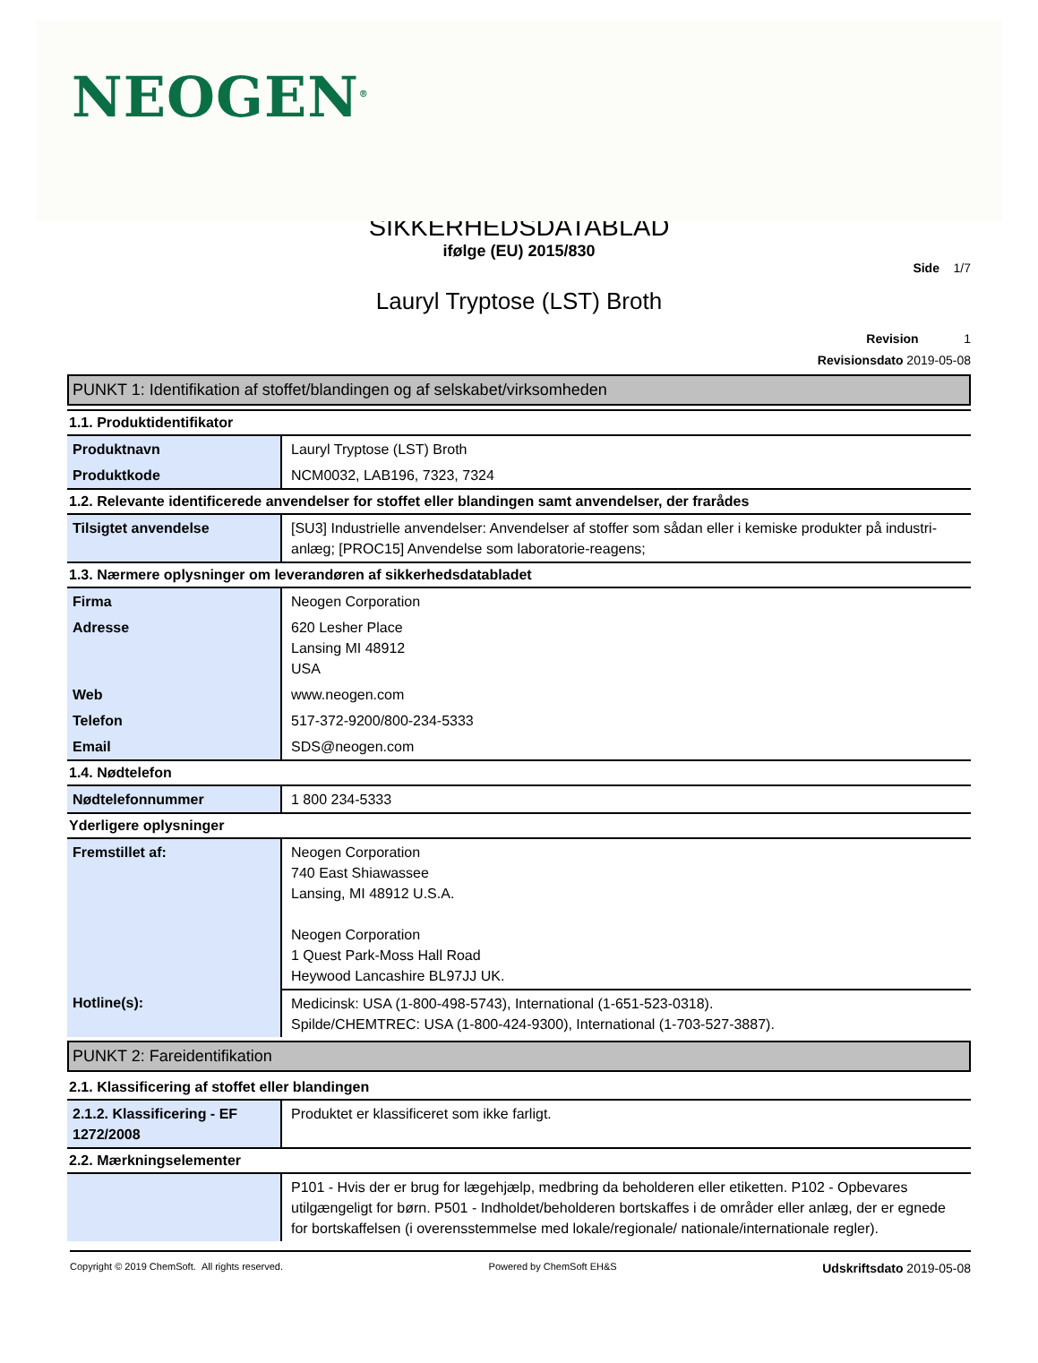NEOGEN<sup>®</sup>
SIKKERHEDSDATABLAD
ifølge (EU) 2015/830
Side 1/7
Lauryl Tryptose (LST) Broth
Revision 1
Revisionsdato 2019-05-08
PUNKT 1: Identifikation af stoffet/blandingen og af selskabet/virksomheden
1.1. Produktidentifikator
| Produktnavn | Lauryl Tryptose (LST) Broth |
| Produktkode | NCM0032, LAB196, 7323, 7324 |
1.2. Relevante identificerede anvendelser for stoffet eller blandingen samt anvendelser, der frarådes
| Tilsigtet anvendelse | [SU3] Industrielle anvendelser: Anvendelser af stoffer som sådan eller i kemiske produkter på industri-anlæg; [PROC15] Anvendelse som laboratorie-reagens; |
1.3. Nærmere oplysninger om leverandøren af sikkerhedsdatabladet
| Firma | Neogen Corporation |
| Adresse | 620 Lesher Place Lansing MI 48912 USA |
| Web | www.neogen.com |
| Telefon | 517-372-9200/800-234-5333 |
| Email | SDS@neogen.com |
1.4. Nødtelefon
| Nødtelefonnummer | 1 800 234-5333 |
Yderligere oplysninger
| Fremstillet af: | Neogen Corporation 740 East Shiawassee Lansing, MI 48912 U.S.A. Neogen Corporation 1 Quest Park-Moss Hall Road Heywood Lancashire BL97JJ UK. |
| Hotline(s): | Medicinsk: USA (1-800-498-5743), International (1-651-523-0318). Spilde/CHEMTREC: USA (1-800-424-9300), International (1-703-527-3887). |
PUNKT 2: Fareidentifikation
2.1. Klassificering af stoffet eller blandingen
| 2.1.2. Klassificering - EF 1272/2008 | Produktet er klassificeret som ikke farligt. |
2.2. Mærkningselementer
| | P101 - Hvis der er brug for lægehjælp, medbring da beholderen eller etiketten. P102 - Opbevares utilgængeligt for børn. P501 - Indholdet/beholderen bortskaffes i de områder eller anlæg, der er egnede for bortskaffelsen (i overensstemmelse med lokale/regionale/ nationale/internationale regler). |
Copyright © 2019 ChemSoft. All rights reserved. Powered by ChemSoft EH&S Udskriftsdato 2019-05-08